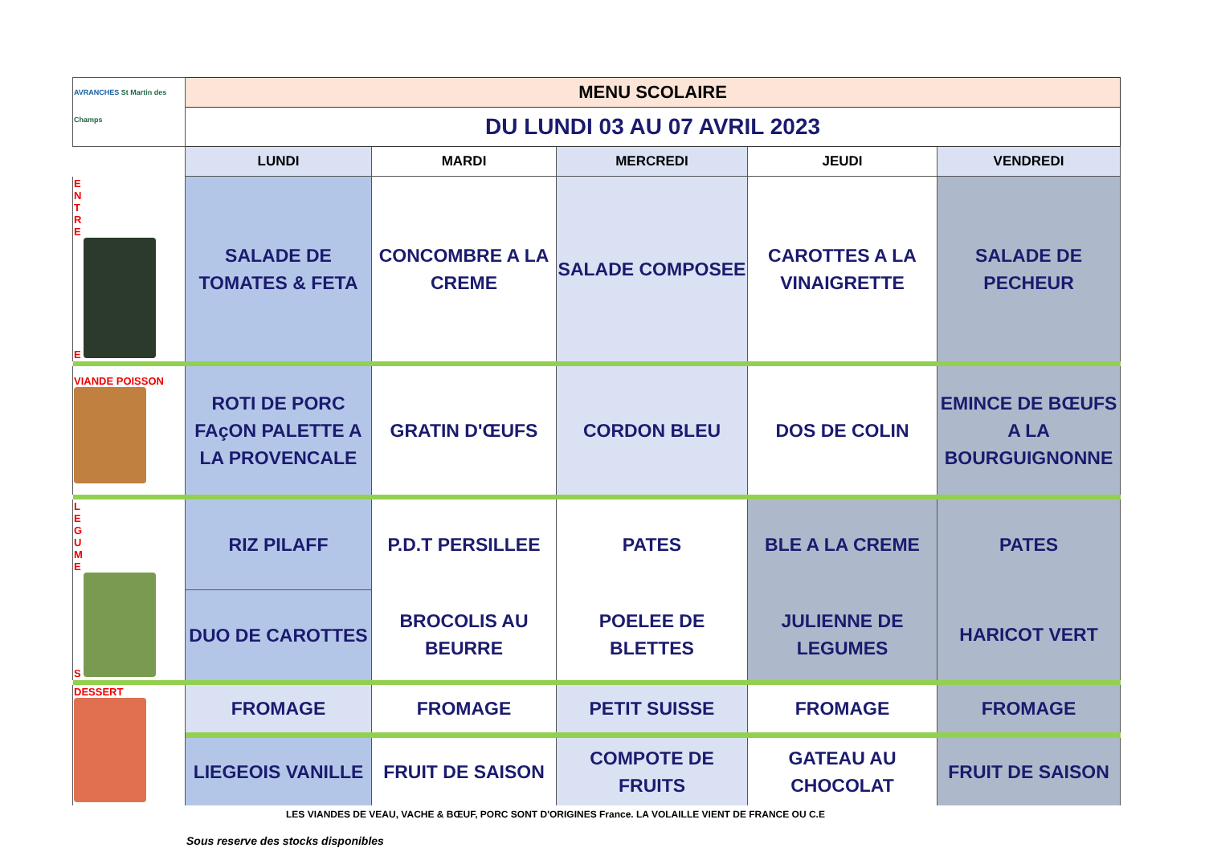| AVRANCHES St Martin des Champs | MENU SCOLAIRE | | | | |
| | DU LUNDI 03 AU 07 AVRIL 2023 | | | | |
| | LUNDI | MARDI | MERCREDI | JEUDI | VENDREDI |
| E N T R E E | SALADE DE TOMATES & FETA | CONCOMBRE A LA CREME | SALADE COMPOSEE | CAROTTES A LA VINAIGRETTE | SALADE DE PECHEUR |
| VIANDE POISSON | ROTI DE PORC FAçON PALETTE A LA PROVENCALE | GRATIN D'ŒUFS | CORDON BLEU | DOS DE COLIN | EMINCE DE BŒUFS A LA BOURGUIGNONNE |
| L E G U M E S | RIZ PILAFF | P.D.T PERSILLEE | PATES | BLE A LA CREME | PATES |
| | DUO DE CAROTTES | BROCOLIS AU BEURRE | POELEE DE BLETTES | JULIENNE DE LEGUMES | HARICOT VERT |
| DESSERT | FROMAGE | FROMAGE | PETIT SUISSE | FROMAGE | FROMAGE |
| | LIEGEOIS VANILLE | FRUIT DE SAISON | COMPOTE DE FRUITS | GATEAU AU CHOCOLAT | FRUIT DE SAISON |
LES VIANDES DE VEAU, VACHE & BŒUF, PORC SONT D'ORIGINES France. LA VOLAILLE VIENT DE FRANCE OU C.E
Sous reserve des stocks disponibles